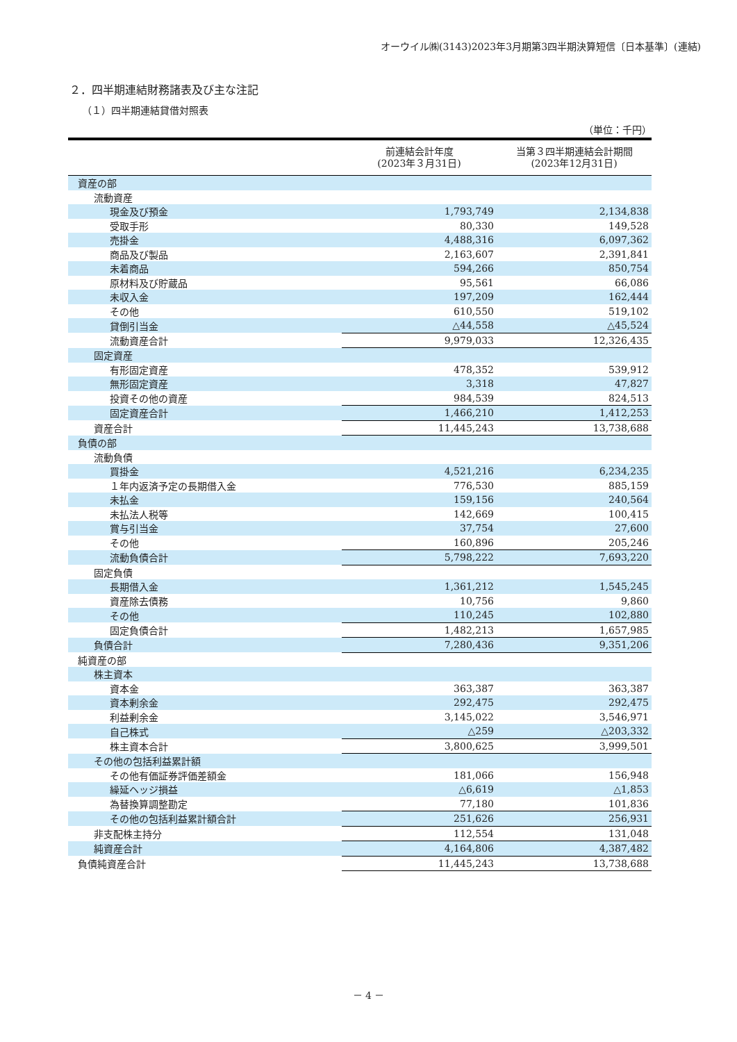オーウイル㈱(3143)2023年3月期第3四半期決算短信〔日本基準〕(連結)
２．四半期連結財務諸表及び主な注記
（１）四半期連結貸借対照表
（単位：千円）
| | 前連結会計年度 (2023年３月31日) | 当第３四半期連結会計期間 (2023年12月31日) |
| --- | --- | --- |
| 資産の部 | | |
| 流動資産 | | |
| 現金及び預金 | 1,793,749 | 2,134,838 |
| 受取手形 | 80,330 | 149,528 |
| 売掛金 | 4,488,316 | 6,097,362 |
| 商品及び製品 | 2,163,607 | 2,391,841 |
| 未着商品 | 594,266 | 850,754 |
| 原材料及び貯蔵品 | 95,561 | 66,086 |
| 未収入金 | 197,209 | 162,444 |
| その他 | 610,550 | 519,102 |
| 貸倒引当金 | △44,558 | △45,524 |
| 流動資産合計 | 9,979,033 | 12,326,435 |
| 固定資産 | | |
| 有形固定資産 | 478,352 | 539,912 |
| 無形固定資産 | 3,318 | 47,827 |
| 投資その他の資産 | 984,539 | 824,513 |
| 固定資産合計 | 1,466,210 | 1,412,253 |
| 資産合計 | 11,445,243 | 13,738,688 |
| 負債の部 | | |
| 流動負債 | | |
| 買掛金 | 4,521,216 | 6,234,235 |
| １年内返済予定の長期借入金 | 776,530 | 885,159 |
| 未払金 | 159,156 | 240,564 |
| 未払法人税等 | 142,669 | 100,415 |
| 賞与引当金 | 37,754 | 27,600 |
| その他 | 160,896 | 205,246 |
| 流動負債合計 | 5,798,222 | 7,693,220 |
| 固定負債 | | |
| 長期借入金 | 1,361,212 | 1,545,245 |
| 資産除去債務 | 10,756 | 9,860 |
| その他 | 110,245 | 102,880 |
| 固定負債合計 | 1,482,213 | 1,657,985 |
| 負債合計 | 7,280,436 | 9,351,206 |
| 純資産の部 | | |
| 株主資本 | | |
| 資本金 | 363,387 | 363,387 |
| 資本剰余金 | 292,475 | 292,475 |
| 利益剰余金 | 3,145,022 | 3,546,971 |
| 自己株式 | △259 | △203,332 |
| 株主資本合計 | 3,800,625 | 3,999,501 |
| その他の包括利益累計額 | | |
| その他有価証券評価差額金 | 181,066 | 156,948 |
| 繰延ヘッジ損益 | △6,619 | △1,853 |
| 為替換算調整勘定 | 77,180 | 101,836 |
| その他の包括利益累計額合計 | 251,626 | 256,931 |
| 非支配株主持分 | 112,554 | 131,048 |
| 純資産合計 | 4,164,806 | 4,387,482 |
| 負債純資産合計 | 11,445,243 | 13,738,688 |
－ 4 －